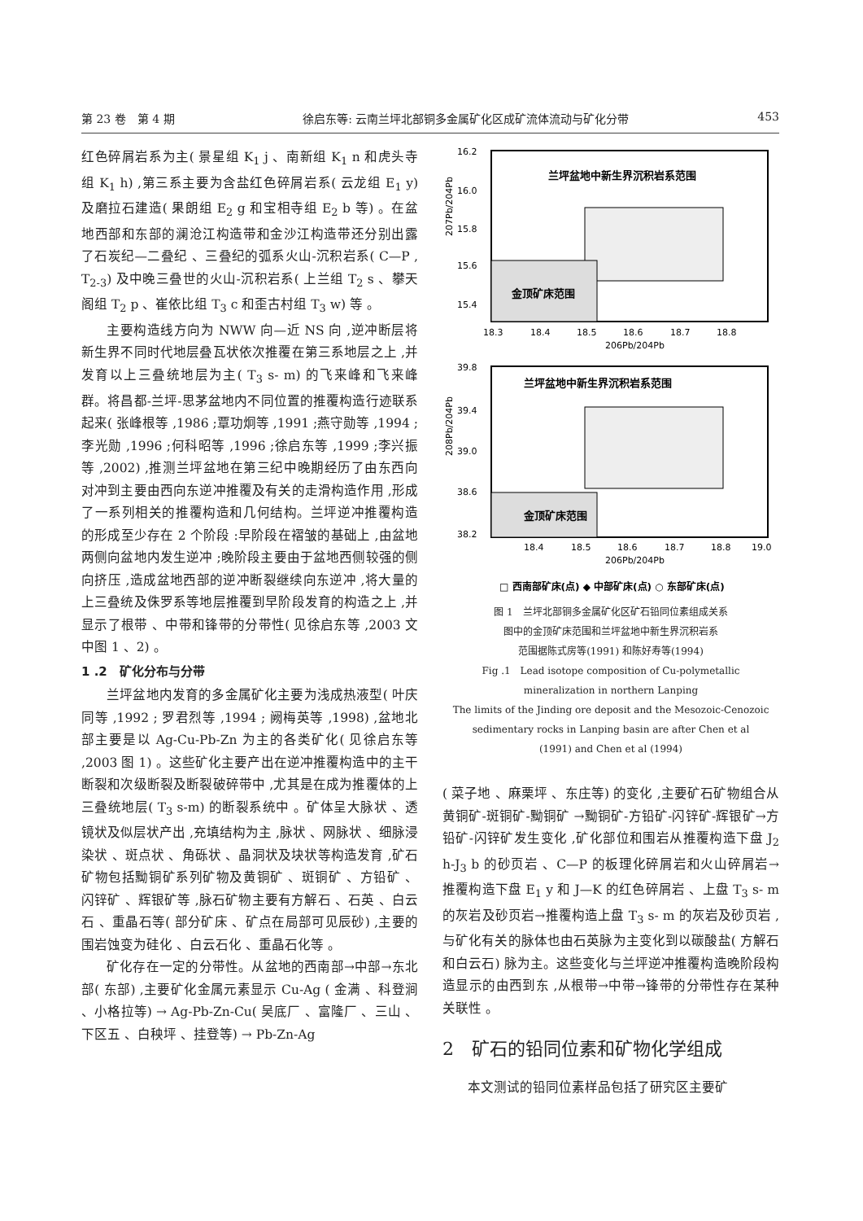第 23 卷　第 4 期 徐启东等: 云南兰坪北部铜多金属矿化区成矿流体流动与矿化分带 453
红色碎屑岩系为主( 景星组 K<sub>1</sub> j 、南新组 K<sub>1</sub> n 和虎头寺组 K<sub>1</sub> h) ,第三系主要为含盐红色碎屑岩系( 云龙组 E<sub>1</sub> y) 及磨拉石建造( 果朗组 E<sub>2</sub> g 和宝相寺组 E<sub>2</sub> b 等) 。在盆地西部和东部的澜沧江构造带和金沙江构造带还分别出露了石炭纪—二叠纪 、三叠纪的弧系火山-沉积岩系( C—P , T<sub>2-3</sub>) 及中晚三叠世的火山-沉积岩系( 上兰组 T<sub>2</sub> s 、攀天阁组 T<sub>2</sub> p 、崔依比组 T<sub>3</sub> c 和歪古村组 T<sub>3</sub> w) 等 。
主要构造线方向为 NWW 向—近 NS 向 ,逆冲断层将新生界不同时代地层叠瓦状依次推覆在第三系地层之上 ,并发育以上三叠统地层为主( T<sub>3</sub> s- m) 的飞来峰和飞来峰群。将昌都-兰坪-思茅盆地内不同位置的推覆构造行迹联系起来( 张峰根等 ,1986 ;覃功炯等 ,1991 ;燕守勋等 ,1994 ;李光勋 ,1996 ;何科昭等 ,1996 ;徐启东等 ,1999 ;李兴振等 ,2002) ,推测兰坪盆地在第三纪中晚期经历了由东西向对冲到主要由西向东逆冲推覆及有关的走滑构造作用 ,形成了一系列相关的推覆构造和几何结构。兰坪逆冲推覆构造的形成至少存在 2 个阶段 :早阶段在褶皱的基础上 ,由盆地两侧向盆地内发生逆冲 ;晚阶段主要由于盆地西侧较强的侧向挤压 ,造成盆地西部的逆冲断裂继续向东逆冲 ,将大量的上三叠统及侏罗系等地层推覆到早阶段发育的构造之上 ,并显示了根带 、中带和锋带的分带性( 见徐启东等 ,2003 文中图 1 、2) 。
1 .2　矿化分布与分带
兰坪盆地内发育的多金属矿化主要为浅成热液型( 叶庆同等 ,1992 ; 罗君烈等 ,1994 ; 阙梅英等 ,1998) ,盆地北部主要是以 Ag-Cu-Pb-Zn 为主的各类矿化( 见徐启东等 ,2003 图 1) 。这些矿化主要产出在逆冲推覆构造中的主干断裂和次级断裂及断裂破碎带中 ,尤其是在成为推覆体的上三叠统地层( T<sub>3</sub> s-m) 的断裂系统中 。矿体呈大脉状 、透镜状及似层状产出 ,充填结构为主 ,脉状 、网脉状 、细脉浸染状 、斑点状 、角砾状 、晶洞状及块状等构造发育 ,矿石矿物包括黝铜矿系列矿物及黄铜矿 、斑铜矿 、方铅矿 、闪锌矿 、辉银矿等 ,脉石矿物主要有方解石 、石英 、白云石 、重晶石等( 部分矿床 、矿点在局部可见辰砂) ,主要的围岩蚀变为硅化 、白云石化 、重晶石化等 。
矿化存在一定的分带性。从盆地的西南部→中部→东北部( 东部) ,主要矿化金属元素显示 Cu-Ag ( 金满 、科登涧 、小格拉等) → Ag-Pb-Zn-Cu( 吴底厂 、富隆厂 、三山 、下区五 、白秧坪 、挂登等) → Pb-Zn-Ag
兰坪盆地中新生界沉积岩系范围
金顶矿床范围
16.2
16.0
15.8
15.6
15.4
18.3
18.4
18.5
18.6
18.7
18.8
206Pb/204Pb
207Pb/204Pb
兰坪盆地中新生界沉积岩系范围
金顶矿床范围
39.8
39.4
39.0
38.6
38.2
18.4
18.5
18.6
18.7
18.8
19.0
206Pb/204Pb
208Pb/204Pb
□ 西南部矿床(点) ◆ 中部矿床(点) ○ 东部矿床(点)
图 1　兰坪北部铜多金属矿化区矿石铅同位素组成关系
图中的金顶矿床范围和兰坪盆地中新生界沉积岩系
范围据陈式房等(1991) 和陈好寿等(1994)
Fig .1　Lead isotope composition of Cu-polymetallic
mineralization in northern Lanping
The limits of the Jinding ore deposit and the Mesozoic-Cenozoic
sedimentary rocks in Lanping basin are after Chen et al
(1991) and Chen et al (1994)
( 菜子地 、麻栗坪 、东庄等) 的变化 ,主要矿石矿物组合从黄铜矿-斑铜矿-黝铜矿 →黝铜矿-方铅矿-闪锌矿-辉银矿→方铅矿-闪锌矿发生变化 ,矿化部位和围岩从推覆构造下盘 J<sub>2</sub> h-J<sub>3</sub> b 的砂页岩 、C—P 的板理化碎屑岩和火山碎屑岩→推覆构造下盘 E<sub>1</sub> y 和 J—K 的红色碎屑岩 、上盘 T<sub>3</sub> s- m 的灰岩及砂页岩→推覆构造上盘 T<sub>3</sub> s- m 的灰岩及砂页岩 ,与矿化有关的脉体也由石英脉为主变化到以碳酸盐( 方解石和白云石) 脉为主。这些变化与兰坪逆冲推覆构造晚阶段构造显示的由西到东 ,从根带→中带→锋带的分带性存在某种关联性 。
2　矿石的铅同位素和矿物化学组成
本文测试的铅同位素样品包括了研究区主要矿